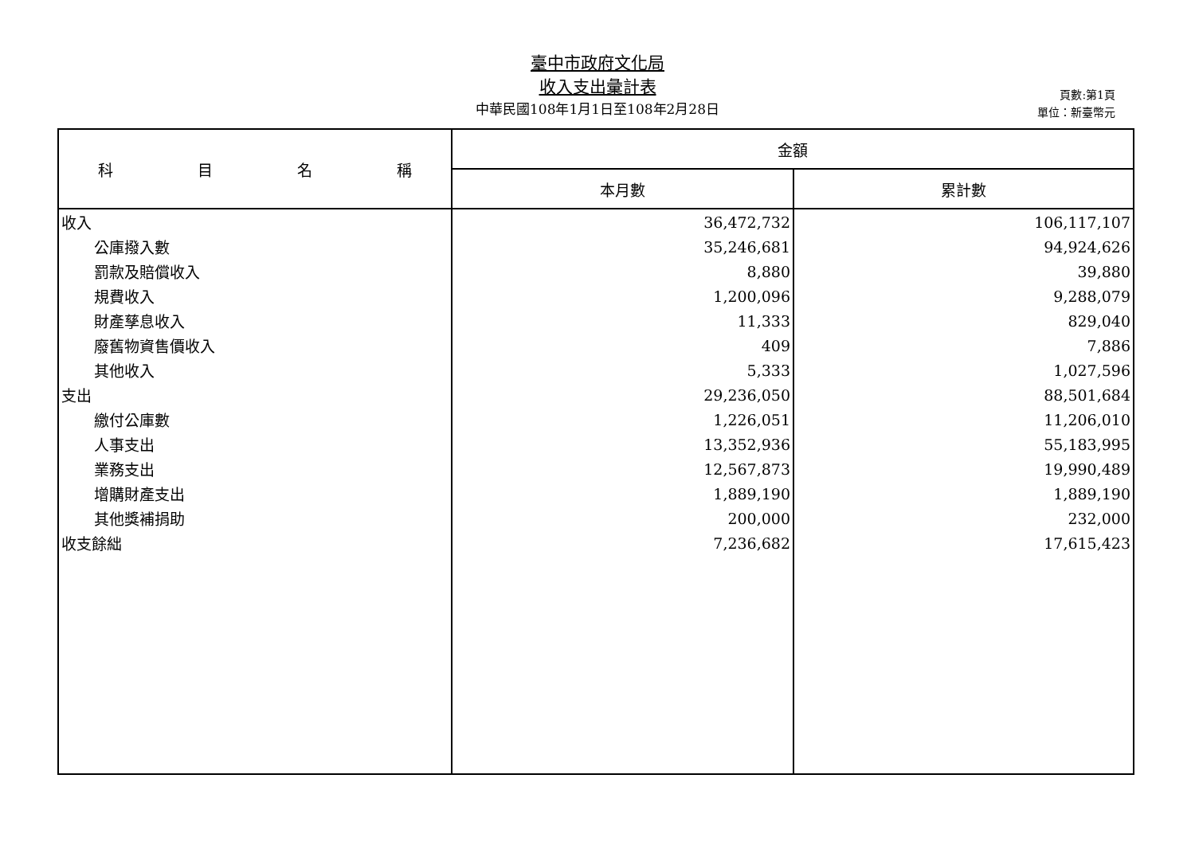臺中市政府文化局
收入支出彙計表
中華民國108年1月1日至108年2月28日
頁數:第1頁
單位：新臺幣元
| 科 目 名 稱 | 金額 | |
| --- | --- | --- |
| | 本月數 | 累計數 |
| 收入 | 36,472,732 | 106,117,107 |
| 公庫撥入數 | 35,246,681 | 94,924,626 |
| 罰款及賠償收入 | 8,880 | 39,880 |
| 規費收入 | 1,200,096 | 9,288,079 |
| 財產孳息收入 | 11,333 | 829,040 |
| 廢舊物資售價收入 | 409 | 7,886 |
| 其他收入 | 5,333 | 1,027,596 |
| 支出 | 29,236,050 | 88,501,684 |
| 繳付公庫數 | 1,226,051 | 11,206,010 |
| 人事支出 | 13,352,936 | 55,183,995 |
| 業務支出 | 12,567,873 | 19,990,489 |
| 增購財產支出 | 1,889,190 | 1,889,190 |
| 其他獎補捐助 | 200,000 | 232,000 |
| 收支餘絀 | 7,236,682 | 17,615,423 |